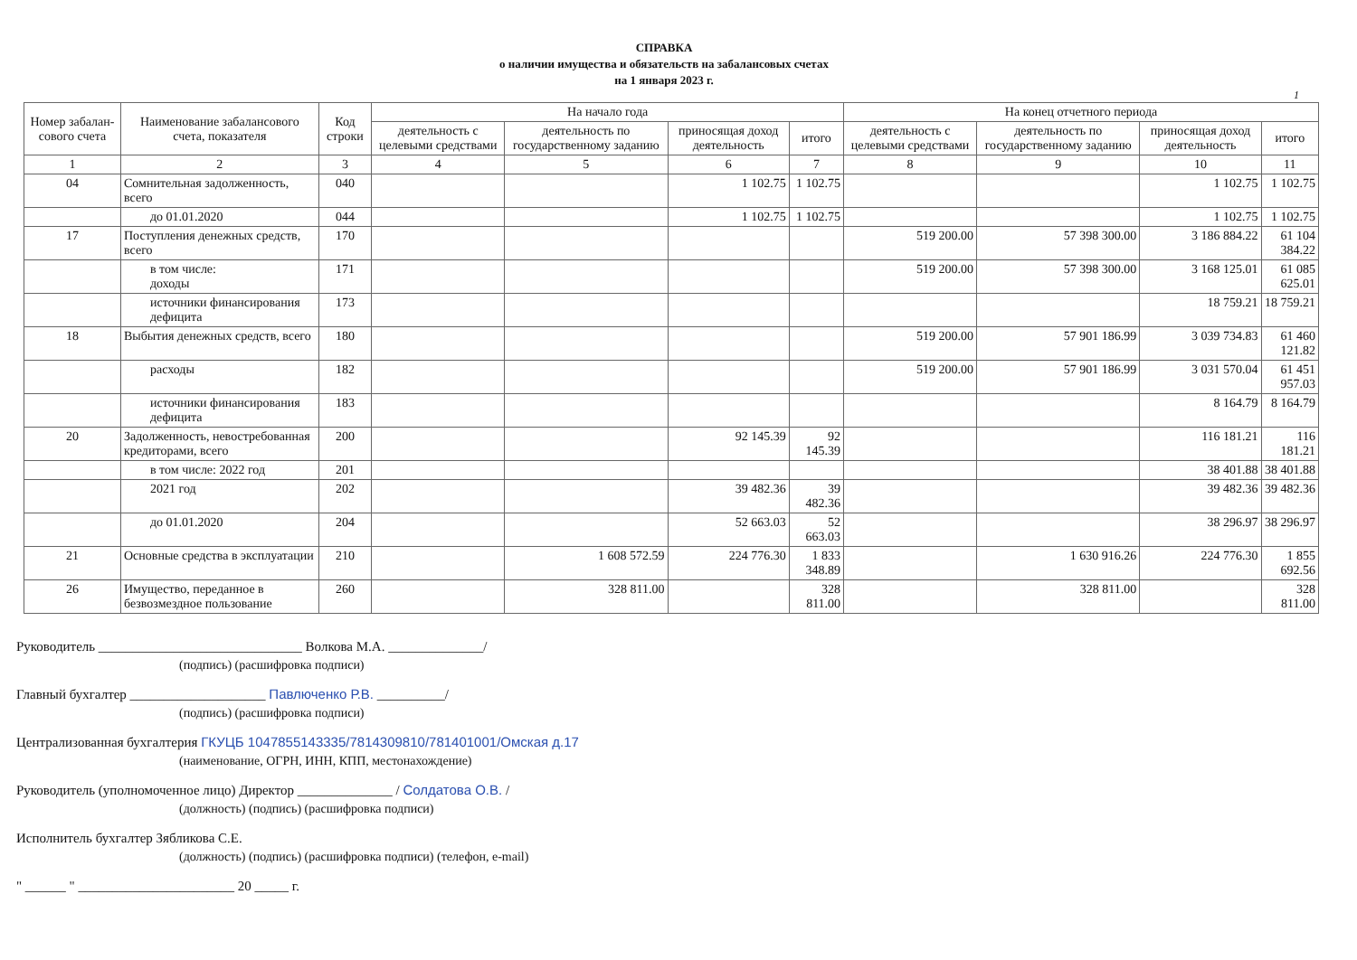СПРАВКА
о наличии имущества и обязательств на забалансовых счетах
на 1 января 2023 г.
1
| Номер забалан-сового счета | Наименование забалансового счета, показателя | Код строки | На начало года | | | | На конец отчетного периода | | | |
| --- | --- | --- | --- | --- | --- | --- | --- | --- | --- | --- |
| | | | деятельность с целевыми средствами | деятельность по государственному заданию | приносящая доход деятельность | итого | деятельность с целевыми средствами | деятельность по государственному заданию | приносящая доход деятельность | итого |
| 1 | 2 | 3 | 4 | 5 | 6 | 7 | 8 | 9 | 10 | 11 |
| 04 | Сомнительная задолженность, всего | 040 | | | 1 102.75 | 1 102.75 | | | 1 102.75 | 1 102.75 |
| | до 01.01.2020 | 044 | | | 1 102.75 | 1 102.75 | | | 1 102.75 | 1 102.75 |
| 17 | Поступления денежных средств, всего | 170 | | | | | 519 200.00 | 57 398 300.00 | 3 186 884.22 | 61 104 384.22 |
| | в том числе: доходы | 171 | | | | | 519 200.00 | 57 398 300.00 | 3 168 125.01 | 61 085 625.01 |
| | источники финансирования дефицита | 173 | | | | | | | 18 759.21 | 18 759.21 |
| 18 | Выбытия денежных средств, всего | 180 | | | | | 519 200.00 | 57 901 186.99 | 3 039 734.83 | 61 460 121.82 |
| | расходы | 182 | | | | | 519 200.00 | 57 901 186.99 | 3 031 570.04 | 61 451 957.03 |
| | источники финансирования дефицита | 183 | | | | | | | 8 164.79 | 8 164.79 |
| 20 | Задолженность, невостребованная кредиторами, всего | 200 | | | 92 145.39 | 92 145.39 | | | 116 181.21 | 116 181.21 |
| | в том числе: 2022 год | 201 | | | | | | | 38 401.88 | 38 401.88 |
| | 2021 год | 202 | | | 39 482.36 | 39 482.36 | | | 39 482.36 | 39 482.36 |
| | до 01.01.2020 | 204 | | | 52 663.03 | 52 663.03 | | | 38 296.97 | 38 296.97 |
| 21 | Основные средства в эксплуатации | 210 | | 1 608 572.59 | 224 776.30 | 1 833 348.89 | | 1 630 916.26 | 224 776.30 | 1 855 692.56 |
| 26 | Имущество, переданное в безвозмездное пользование | 260 | | 328 811.00 | | 328 811.00 | | 328 811.00 | | 328 811.00 |
Руководитель ______________________________ Волкова М.А. ______________/
(подпись) (расшифровка подписи)
Главный бухгалтер ____________________ Павлюченко Р.В. __________/
(подпись) (расшифровка подписи)
Централизованная бухгалтерия ГКУЦБ 1047855143335/7814309810/781401001/Омская д.17
(наименование, ОГРН, ИНН, КПП, местонахождение)
Руководитель (уполномоченное лицо) Директор ______________ / Солдатова О.В. /
(должность) (подпись) (расшифровка подписи)
Исполнитель бухгалтер Зябликова С.Е.
(должность) (подпись) (расшифровка подписи) (телефон, e-mail)
" ______ " _______________________ 20 _____ г.